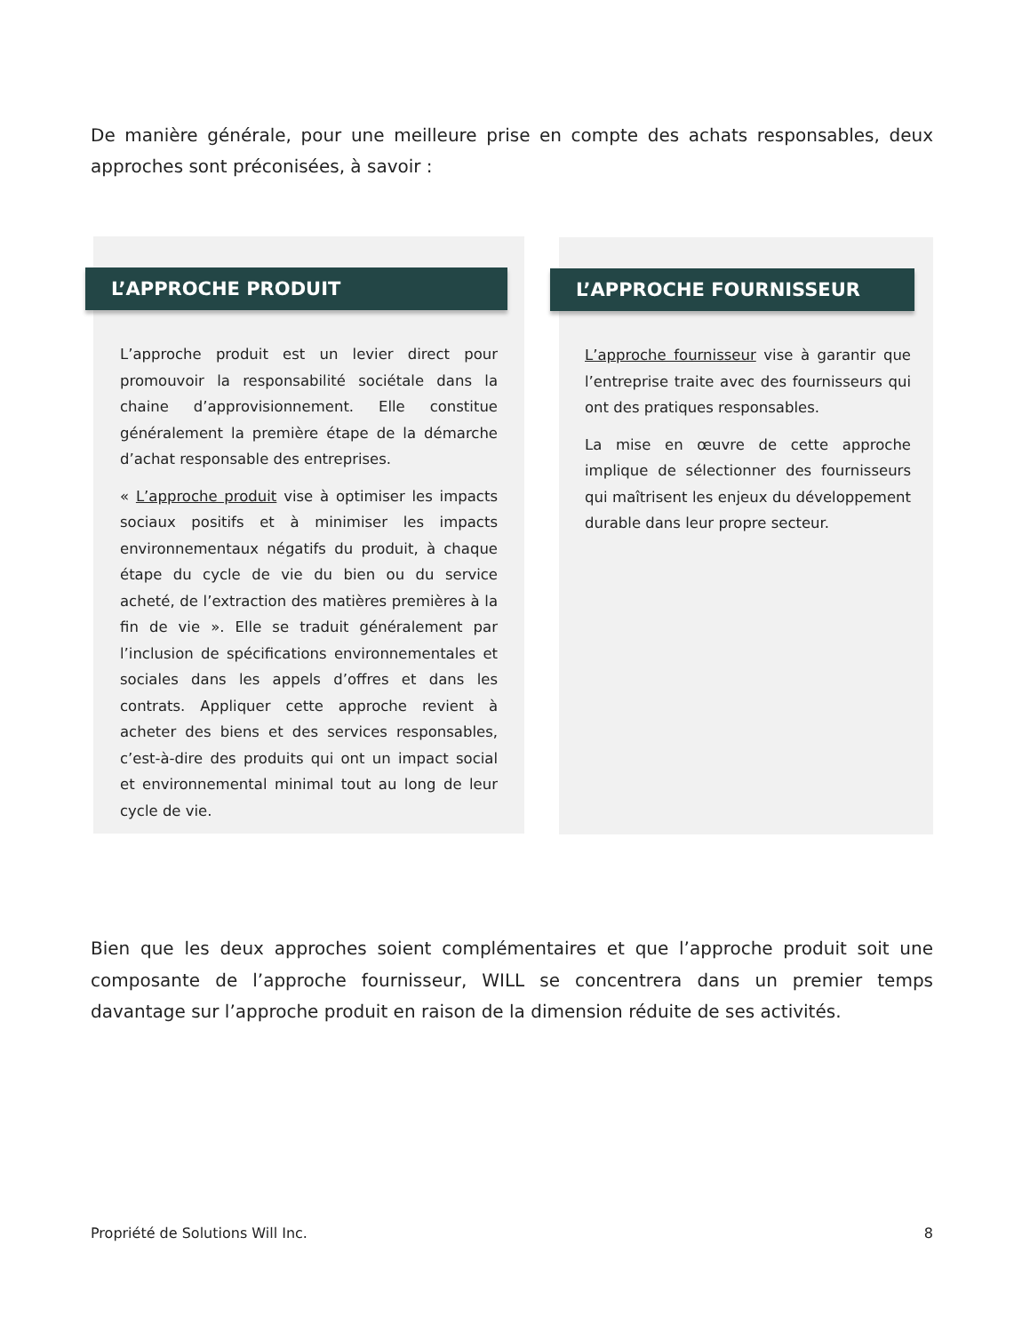De manière générale, pour une meilleure prise en compte des achats responsables, deux approches sont préconisées, à savoir :
L’APPROCHE PRODUIT
L’approche produit est un levier direct pour promouvoir la responsabilité sociétale dans la chaine d’approvisionnement. Elle constitue généralement la première étape de la démarche d’achat responsable des entreprises.
« L’approche produit vise à optimiser les impacts sociaux positifs et à minimiser les impacts environnementaux négatifs du produit, à chaque étape du cycle de vie du bien ou du service acheté, de l’extraction des matières premières à la fin de vie ». Elle se traduit généralement par l’inclusion de spécifications environnementales et sociales dans les appels d’offres et dans les contrats. Appliquer cette approche revient à acheter des biens et des services responsables, c’est-à-dire des produits qui ont un impact social et environnemental minimal tout au long de leur cycle de vie.
L’APPROCHE FOURNISSEUR
L’approche fournisseur vise à garantir que l’entreprise traite avec des fournisseurs qui ont des pratiques responsables.
La mise en œuvre de cette approche implique de sélectionner des fournisseurs qui maîtrisent les enjeux du développement durable dans leur propre secteur.
Bien que les deux approches soient complémentaires et que l’approche produit soit une composante de l’approche fournisseur, WILL se concentrera dans un premier temps davantage sur l’approche produit en raison de la dimension réduite de ses activités.
Propriété de Solutions Will Inc. 8